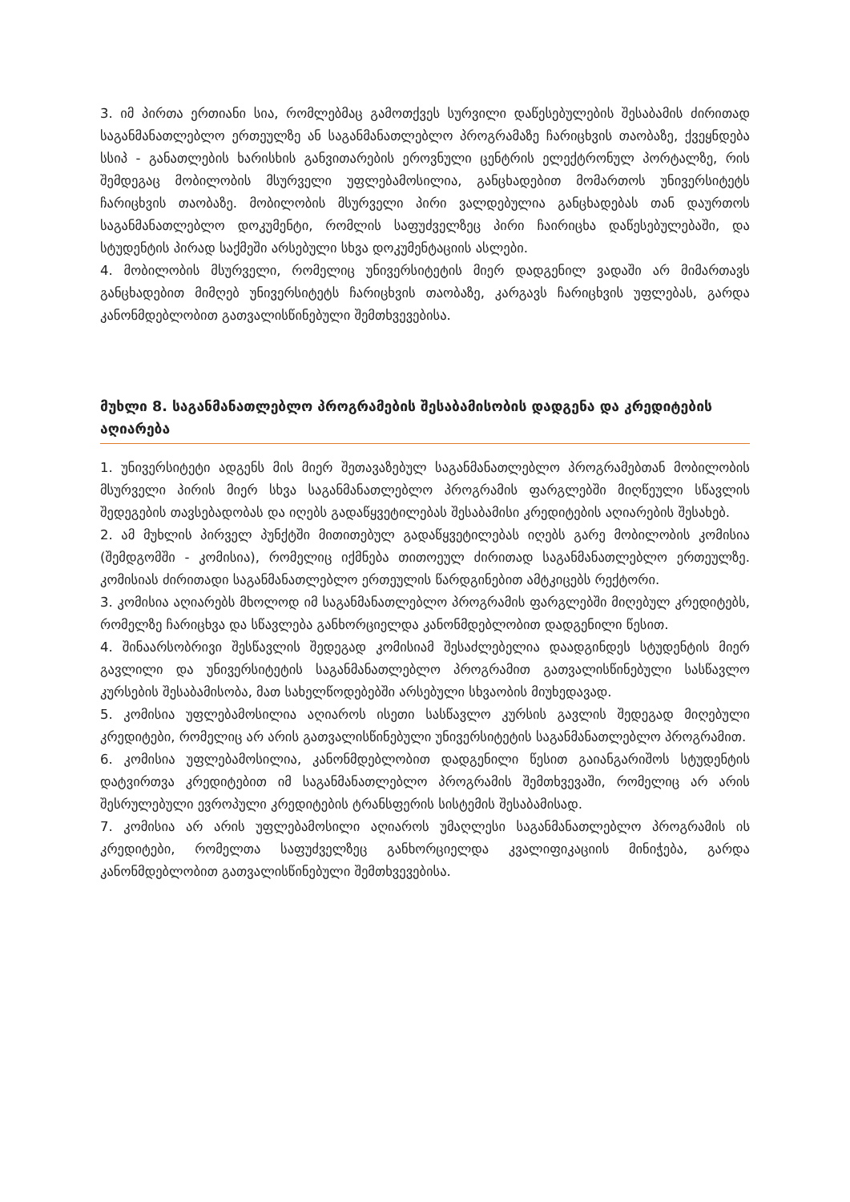3. იმ პირთა ერთიანი სია, რომლებმაც გამოთქვეს სურვილი დაწესებულების შესაბამის ძირითად საგანმანათლებლო ერთეულზე ან საგანმანათლებლო პროგრამაზე ჩარიცხვის თაობაზე, ქვეყნდება სსიპ - განათლების ხარისხის განვითარების ეროვნული ცენტრის ელექტრონულ პორტალზე, რის შემდეგაც მობილობის მსურველი უფლებამოსილია, განცხადებით მომართოს უნივერსიტეტს ჩარიცხვის თაობაზე. მობილობის მსურველი პირი ვალდებულია განცხადებას თან დაურთოს საგანმანათლებლო დოკუმენტი, რომლის საფუძველზეც პირი ჩაირიცხა დაწესებულებაში, და სტუდენტის პირად საქმეში არსებული სხვა დოკუმენტაციის ასლები.
4. მობილობის მსურველი, რომელიც უნივერსიტეტის მიერ დადგენილ ვადაში არ მიმართავს განცხადებით მიმღებ უნივერსიტეტს ჩარიცხვის თაობაზე, კარგავს ჩარიცხვის უფლებას, გარდა კანონმდებლობით გათვალისწინებული შემთხვევებისა.
მუხლი 8. საგანმანათლებლო პროგრამების შესაბამისობის დადგენა და კრედიტების აღიარება
1. უნივერსიტეტი ადგენს მის მიერ შეთავაზებულ საგანმანათლებლო პროგრამებთან მობილობის მსურველი პირის მიერ სხვა საგანმანათლებლო პროგრამის ფარგლებში მიღწეული სწავლის შედეგების თავსებადობას და იღებს გადაწყვეტილებას შესაბამისი კრედიტების აღიარების შესახებ.
2. ამ მუხლის პირველ პუნქტში მითითებულ გადაწყვეტილებას იღებს გარე მობილობის კომისია (შემდგომში - კომისია), რომელიც იქმნება თითოეულ ძირითად საგანმანათლებლო ერთეულზე. კომისიას ძირითადი საგანმანათლებლო ერთეულის წარდგინებით ამტკიცებს რექტორი.
3. კომისია აღიარებს მხოლოდ იმ საგანმანათლებლო პროგრამის ფარგლებში მიღებულ კრედიტებს, რომელზე ჩარიცხვა და სწავლება განხორციელდა კანონმდებლობით დადგენილი წესით.
4. შინაარსობრივი შესწავლის შედეგად კომისიამ შესაძლებელია დაადგინდეს სტუდენტის მიერ გავლილი და უნივერსიტეტის საგანმანათლებლო პროგრამით გათვალისწინებული სასწავლო კურსების შესაბამისობა, მათ სახელწოდებებში არსებული სხვაობის მიუხედავად.
5. კომისია უფლებამოსილია აღიაროს ისეთი სასწავლო კურსის გავლის შედეგად მიღებული კრედიტები, რომელიც არ არის გათვალისწინებული უნივერსიტეტის საგანმანათლებლო პროგრამით.
6. კომისია უფლებამოსილია, კანონმდებლობით დადგენილი წესით გაიანგარიშოს სტუდენტის დატვირთვა კრედიტებით იმ საგანმანათლებლო პროგრამის შემთხვევაში, რომელიც არ არის შესრულებული ევროპული კრედიტების ტრანსფერის სისტემის შესაბამისად.
7. კომისია არ არის უფლებამოსილი აღიაროს უმაღლესი საგანმანათლებლო პროგრამის ის კრედიტები, რომელთა საფუძველზეც განხორციელდა კვალიფიკაციის მინიჭება, გარდა კანონმდებლობით გათვალისწინებული შემთხვევებისა.